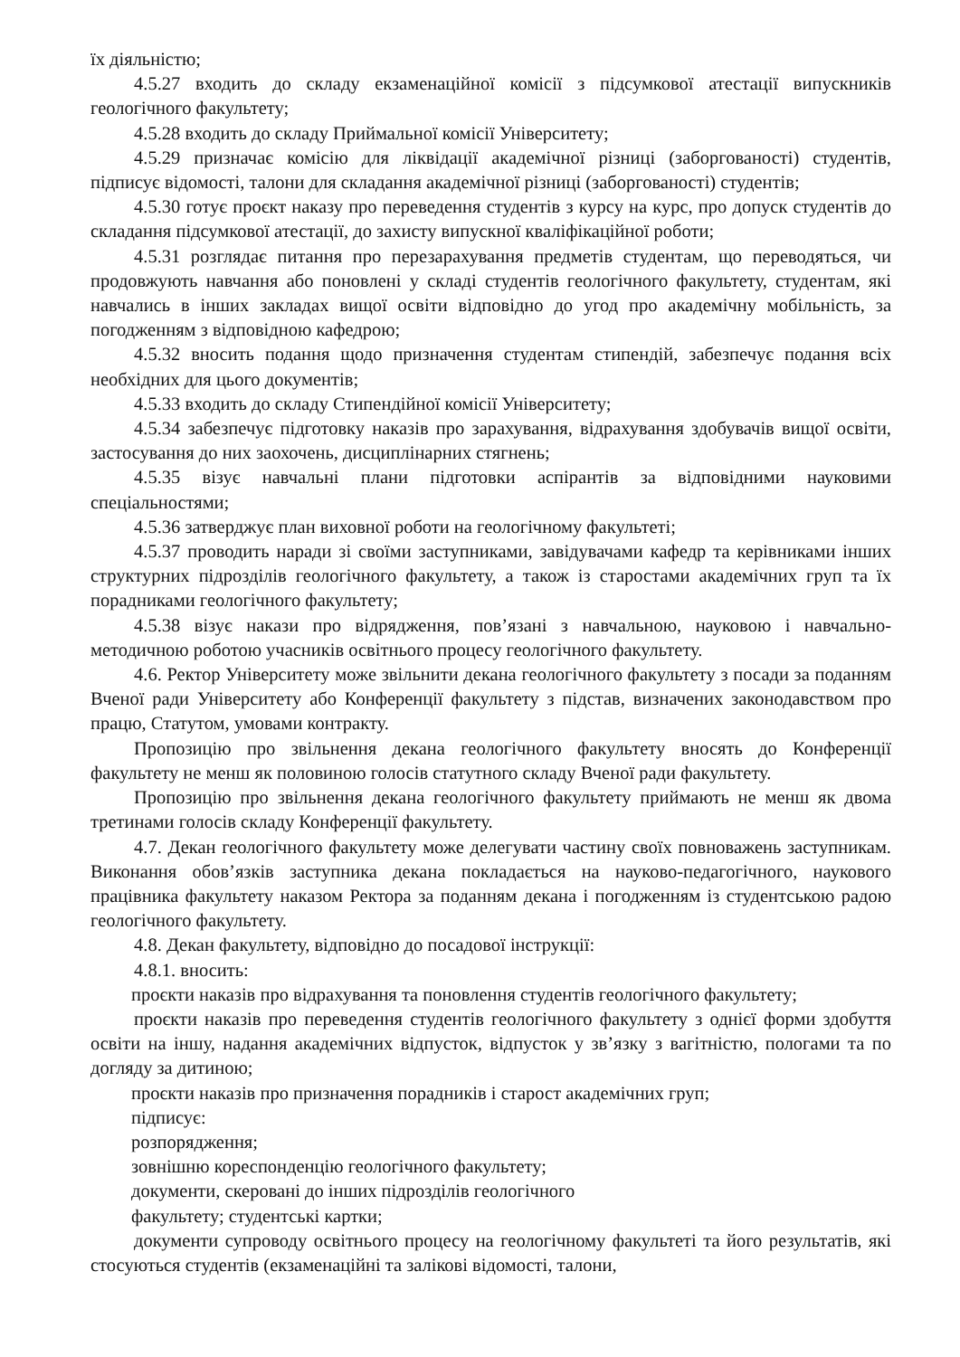їх діяльністю;
4.5.27 входить до складу екзаменаційної комісії з підсумкової атестації випускників геологічного факультету;
4.5.28 входить до складу Приймальної комісії Університету;
4.5.29 призначає комісію для ліквідації академічної різниці (заборгованості) студентів, підписує відомості, талони для складання академічної різниці (заборгованості) студентів;
4.5.30 готує проєкт наказу про переведення студентів з курсу на курс, про допуск студентів до складання підсумкової атестації, до захисту випускної кваліфікаційної роботи;
4.5.31 розглядає питання про перезарахування предметів студентам, що переводяться, чи продовжують навчання або поновлені у складі студентів геологічного факультету, студентам, які навчались в інших закладах вищої освіти відповідно до угод про академічну мобільність, за погодженням з відповідною кафедрою;
4.5.32 вносить подання щодо призначення студентам стипендій, забезпечує подання всіх необхідних для цього документів;
4.5.33 входить до складу Стипендійної комісії Університету;
4.5.34 забезпечує підготовку наказів про зарахування, відрахування здобувачів вищої освіти, застосування до них заохочень, дисциплінарних стягнень;
4.5.35 візує навчальні плани підготовки аспірантів за відповідними науковими спеціальностями;
4.5.36 затверджує план виховної роботи на геологічному факультеті;
4.5.37 проводить наради зі своїми заступниками, завідувачами кафедр та керівниками інших структурних підрозділів геологічного факультету, а також із старостами академічних груп та їх порадниками геологічного факультету;
4.5.38 візує накази про відрядження, пов’язані з навчальною, науковою і навчально-методичною роботою учасників освітнього процесу геологічного факультету.
4.6. Ректор Університету може звільнити декана геологічного факультету з посади за поданням Вченої ради Університету або Конференції факультету з підстав, визначених законодавством про працю, Статутом, умовами контракту.
Пропозицію про звільнення декана геологічного факультету вносять до Конференції факультету не менш як половиною голосів статутного складу Вченої ради факультету.
Пропозицію про звільнення декана геологічного факультету приймають не менш як двома третинами голосів складу Конференції факультету.
4.7. Декан геологічного факультету може делегувати частину своїх повноважень заступникам. Виконання обов’язків заступника декана покладається на науково-педагогічного, наукового працівника факультету наказом Ректора за поданням декана і погодженням із студентською радою геологічного факультету.
4.8. Декан факультету, відповідно до посадової інструкції:
4.8.1. вносить:
проєкти наказів про відрахування та поновлення студентів геологічного факультету;
проєкти наказів про переведення студентів геологічного факультету з однієї форми здобуття освіти на іншу, надання академічних відпусток, відпусток у зв’язку з вагітністю, пологами та по догляду за дитиною;
проєкти наказів про призначення порадників і старост академічних груп;
підписує:
розпорядження;
зовнішню кореспонденцію геологічного факультету;
документи, скеровані до інших підрозділів геологічного
факультету; студентські картки;
документи супроводу освітнього процесу на геологічному факультеті та його результатів, які стосуються студентів (екзаменаційні та залікові відомості, талони,